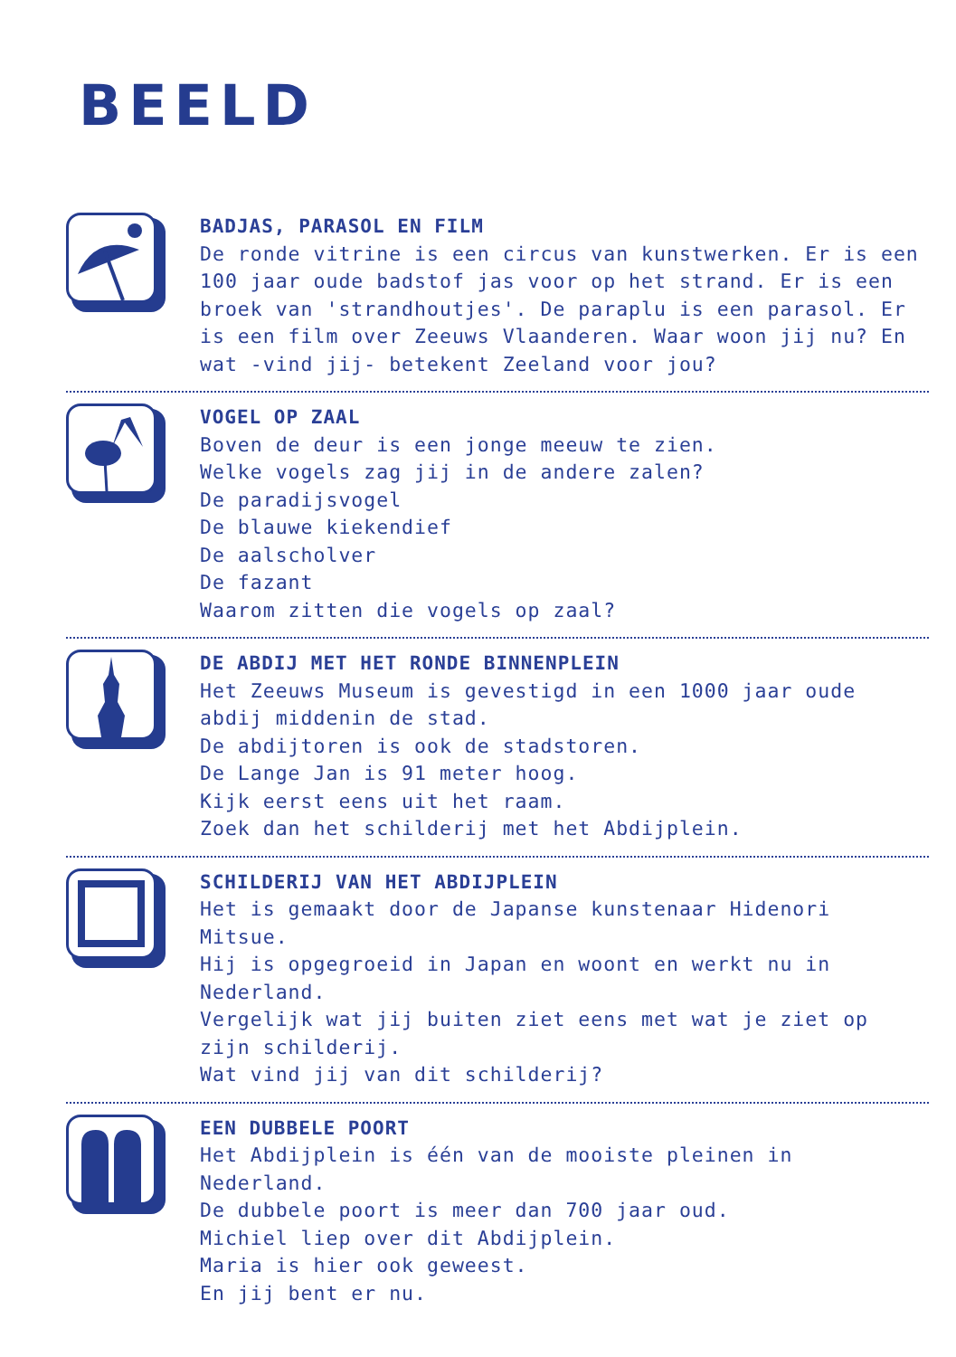BEELD
BADJAS, PARASOL EN FILM
De ronde vitrine is een circus van kunstwerken. Er is een 100 jaar oude badstof jas voor op het strand. Er is een broek van 'strandhoutjes'. De paraplu is een parasol. Er is een film over Zeeuws Vlaanderen. Waar woon jij nu? En wat -vind jij- betekent Zeeland voor jou?
VOGEL OP ZAAL
Boven de deur is een jonge meeuw te zien.
Welke vogels zag jij in de andere zalen?
De paradijsvogel
De blauwe kiekendief
De aalscholver
De fazant
Waarom zitten die vogels op zaal?
DE ABDIJ MET HET RONDE BINNENPLEIN
Het Zeeuws Museum is gevestigd in een 1000 jaar oude abdij middenin de stad.
De abdijtoren is ook de stadstoren.
De Lange Jan is 91 meter hoog.
Kijk eerst eens uit het raam.
Zoek dan het schilderij met het Abdijplein.
SCHILDERIJ VAN HET ABDIJPLEIN
Het is gemaakt door de Japanse kunstenaar Hidenori Mitsue.
Hij is opgegroeid in Japan en woont en werkt nu in Nederland.
Vergelijk wat jij buiten ziet eens met wat je ziet op zijn schilderij.
Wat vind jij van dit schilderij?
EEN DUBBELE POORT
Het Abdijplein is één van de mooiste pleinen in Nederland.
De dubbele poort is meer dan 700 jaar oud.
Michiel liep over dit Abdijplein.
Maria is hier ook geweest.
En jij bent er nu.